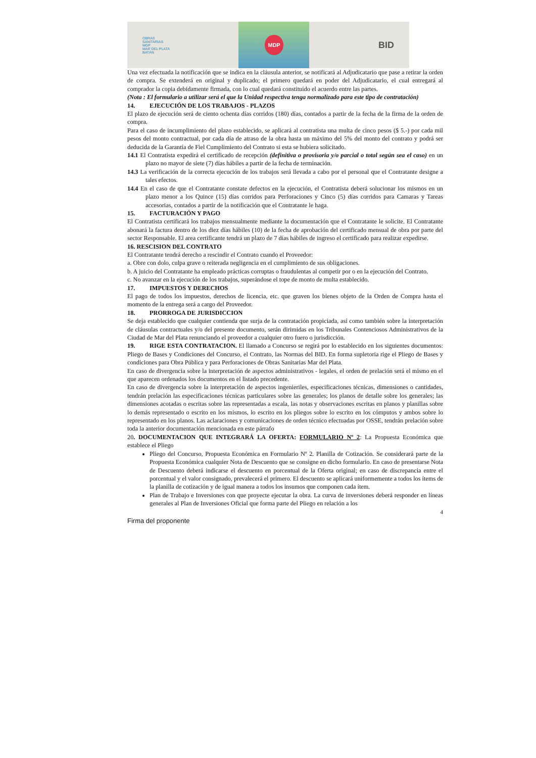OBRAS
SANITARIAS
MGP
MAR DEL PLATA
BATÁN
MDP
BID
Una vez efectuada la notificación que se indica en la cláusula anterior, se notificará al Adjudicatario que pase a retirar la orden de compra. Se extenderá en original y duplicado; el primero quedará en poder del Adjudicatario, el cual entregará al comprador la copia debidamente firmada, con lo cual quedará constituido el acuerdo entre las partes.
(Nota : El formulario a utilizar será el que la Unidad respectiva tenga normalizado para este tipo de contratación)
14. EJECUCIÓN DE LOS TRABAJOS - PLAZOS
El plazo de ejecución será de ciento ochenta días corridos (180) días, contados a partir de la fecha de la firma de la orden de compra.
Para el caso de incumplimiento del plazo establecido, se aplicará al contratista una multa de cinco pesos ($ 5.-) por cada mil pesos del monto contractual, por cada día de atraso de la obra hasta un máximo del 5% del monto del contrato y podrá ser deducida de la Garantía de Fiel Cumplimiento del Contrato si esta se hubiera solicitado.
14.1 El Contratista expedirá el certificado de recepción (definitiva o provisoria y/o parcial o total según sea el caso) en un plazo no mayor de siete (7) días hábiles a partir de la fecha de terminación.
14.3 La verificación de la correcta ejecución de los trabajos será llevada a cabo por el personal que el Contratante designe a tales efectos.
14.4 En el caso de que el Contratante constate defectos en la ejecución, el Contratista deberá solucionar los mismos en un plazo menor a los Quince (15) días corridos para Perforaciones y Cinco (5) días corridos para Camaras y Tareas accesorias, contados a partir de la notificación que el Contratante le haga.
15. FACTURACIÓN Y PAGO
El Contratista certificará los trabajos mensualmente mediante la documentación que el Contratante le solicite. El Contratante abonará la factura dentro de los diez días hábiles (10) de la fecha de aprobación del certificado mensual de obra por parte del sector Responsable. El area certificante tendrá un plazo de 7 días hábiles de ingreso el certificado para realizar expedirse.
16. RESCISION DEL CONTRATO
El Contratante tendrá derecho a rescindir el Contrato cuando el Proveedor:
a. Obre con dolo, culpa grave o reiterada negligencia en el cumplimiento de sus obligaciones.
b. A juicio del Contratante ha empleado prácticas corruptas o fraudulentas al competir por o en la ejecución del Contrato.
c. No avanzar en la ejecución de los trabajos, superándose el tope de monto de multa establecido.
17. IMPUESTOS Y DERECHOS
El pago de todos los impuestos, derechos de licencia, etc. que graven los bienes objeto de la Orden de Compra hasta el momento de la entrega será a cargo del Proveedor.
18. PRORROGA DE JURISDICCION
Se deja establecido que cualquier contienda que surja de la contratación propiciada, así como también sobre la interpretación de cláusulas contractuales y/o del presente documento, serán dirimidas en los Tribunales Contenciosos Administrativos de la Ciudad de Mar del Plata renunciando el proveedor a cualquier otro fuero o jurisdicción.
19. RIGE ESTA CONTRATACION. El llamado a Concurso se regirá por lo establecido en los siguientes documentos: Pliego de Bases y Condiciones del Concurso, el Contrato, las Normas del BID. En forma supletoria rige el Pliego de Bases y condiciones para Obra Pública y para Perforaciones de Obras Sanitarias Mar del Plata.
En caso de divergencia sobre la interpretación de aspectos administrativos - legales, el orden de prelación será el mismo en el que aparecen ordenados los documentos en el listado precedente.
En caso de divergencia sobre la interpretación de aspectos ingenieriles, especificaciones técnicas, dimensiones o cantidades, tendrán prelación las especificaciones técnicas particulares sobre las generales; los planos de detalle sobre los generales; las dimensiones acotadas o escritas sobre las representadas a escala, las notas y observaciones escritas en planos y planillas sobre lo demás representado o escrito en los mismos, lo escrito en los pliegos sobre lo escrito en los cómputos y ambos sobre lo representado en los planos. Las aclaraciones y comunicaciones de orden técnico efectuadas por OSSE, tendrán prelación sobre toda la anterior documentación mencionada en este párrafo
20. DOCUMENTACION QUE INTEGRARÁ LA OFERTA: FORMULARIO Nº 2: La Propuesta Económica que establece el Pliego
Pliego del Concurso, Propuesta Económica en Formulario Nº 2. Planilla de Cotización. Se considerará parte de la Propuesta Económica cualquier Nota de Descuento que se consigne en dicho formulario. En caso de presentarse Nota de Descuento deberá indicarse el descuento en porcentual de la Oferta original; en caso de discrepancia entre el porcentual y el valor consignado, prevalecerá el primero. El descuento se aplicará uniformemente a todos los ítems de la planilla de cotización y de igual manera a todos los insumos que componen cada ítem.
Plan de Trabajo e Inversiones con que proyecte ejecutar la obra. La curva de inversiones deberá responder en líneas generales al Plan de Inversiones Oficial que forma parte del Pliego en relación a los
4
Firma del proponente